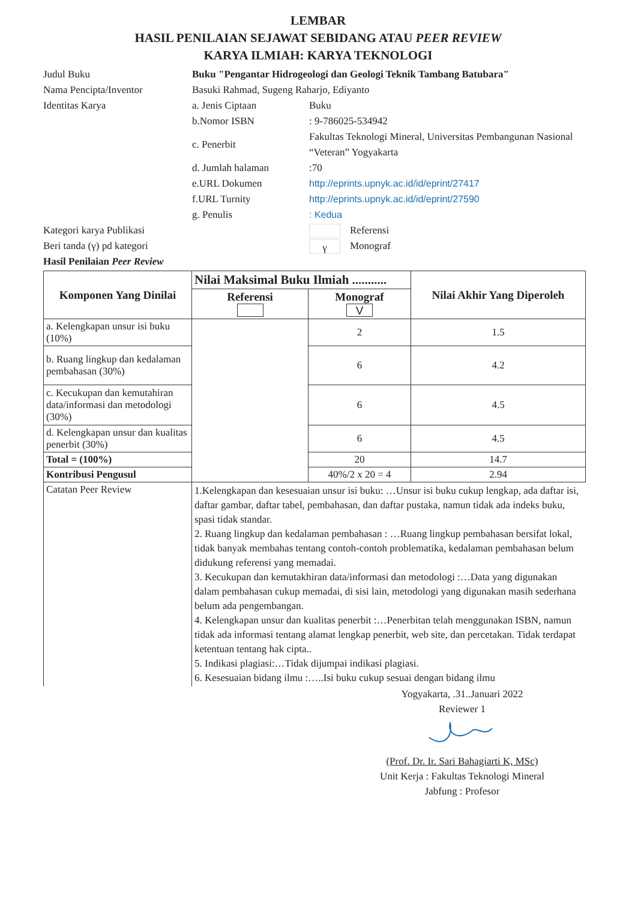LEMBAR
HASIL PENILAIAN SEJAWAT SEBIDANG ATAU PEER REVIEW
KARYA ILMIAH: KARYA TEKNOLOGI
| Judul Buku | Buku "Pengantar Hidrogeologi dan Geologi Teknik Tambang Batubara" | |
| Nama Pencipta/Inventor | Basuki Rahmad, Sugeng Raharjo, Ediyanto | |
| Identitas Karya | a. Jenis Ciptaan | Buku |
| | b.Nomor ISBN | : 9-786025-534942 |
| | c. Penerbit | Fakultas Teknologi Mineral, Universitas Pembangunan Nasional “Veteran” Yogyakarta |
| | d. Jumlah halaman | :70 |
| | e.URL Dokumen | http://eprints.upnyk.ac.id/id/eprint/27417 |
| | f.URL Turnity | http://eprints.upnyk.ac.id/id/eprint/27590 |
| | g. Penulis | : Kedua |
| Kategori karya Publikasi | | Referensi |
| Beri tanda (γ) pd kategori | | γ Monograf |
| Hasil Penilaian Peer Review | | |
| Komponen Yang Dinilai | Nilai Maksimal Buku Ilmiah ........... | | Nilai Akhir Yang Diperoleh |
| --- | --- | --- | --- |
| | Referensi | Monograf V | |
| a. Kelengkapan unsur isi buku (10%) | | 2 | 1.5 |
| b. Ruang lingkup dan kedalaman pembahasan (30%) | | 6 | 4.2 |
| c. Kecukupan dan kemutahiran data/informasi dan metodologi (30%) | | 6 | 4.5 |
| d. Kelengkapan unsur dan kualitas penerbit (30%) | | 6 | 4.5 |
| Total = (100%) | | 20 | 14.7 |
| Kontribusi Pengusul | | 40%/2 x 20 = 4 | 2.94 |
| Catatan Peer Review | 1.Kelengkapan dan kesesuaian unsur isi buku: …Unsur isi buku cukup lengkap, ada daftar isi, daftar gambar, daftar tabel, pembahasan, dan daftar pustaka, namun tidak ada indeks buku, spasi tidak standar. 2. Ruang lingkup dan kedalaman pembahasan : …Ruang lingkup pembahasan bersifat lokal, tidak banyak membahas tentang contoh-contoh problematika, kedalaman pembahasan belum didukung referensi yang memadai. 3. Kecukupan dan kemutakhiran data/informasi dan metodologi :…Data yang digunakan dalam pembahasan cukup memadai, di sisi lain, metodologi yang digunakan masih sederhana belum ada pengembangan. 4. Kelengkapan unsur dan kualitas penerbit :…Penerbitan telah menggunakan ISBN, namun tidak ada informasi tentang alamat lengkap penerbit, web site, dan percetakan. Tidak terdapat ketentuan tentang hak cipta.. 5. Indikasi plagiasi:…Tidak dijumpai indikasi plagiasi. 6. Kesesuaian bidang ilmu :…..Isi buku cukup sesuai dengan bidang ilmu | | |
Yogyakarta, .31..Januari 2022
Reviewer 1
(Prof. Dr. Ir. Sari Bahagiarti K, MSc)
Unit Kerja : Fakultas Teknologi Mineral
Jabfung : Profesor